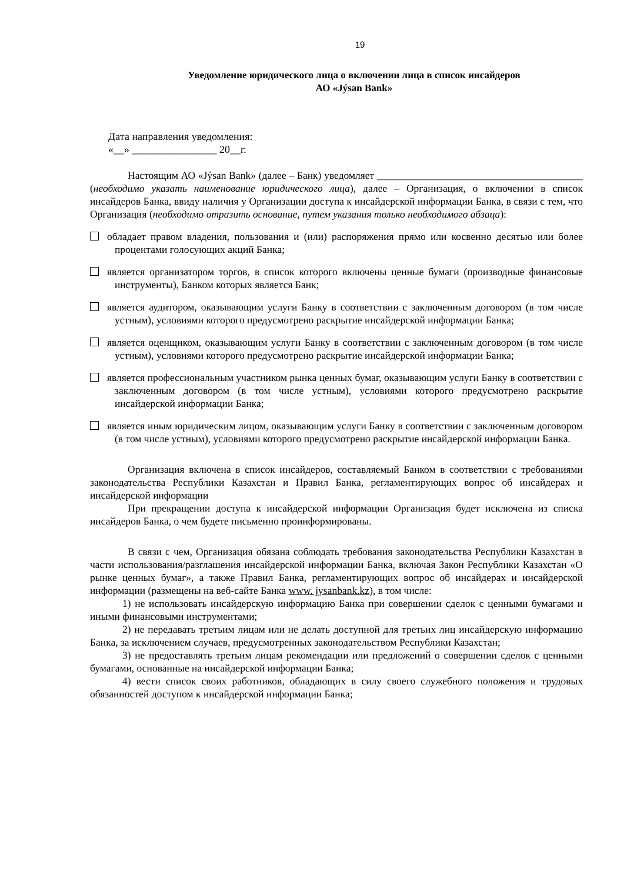19
Уведомление юридического лица о включении лица в список инсайдеров
АО «Jýsan Bank»
Дата направления уведомления:
«__» ________________ 20__г.
Настоящим АО «Jýsan Bank» (далее – Банк) уведомляет ________________________________________ (необходимо указать наименование юридического лица), далее – Организация, о включении в список инсайдеров Банка, ввиду наличия у Организации доступа к инсайдерской информации Банка, в связи с тем, что Организация (необходимо отразить основание, путем указания только необходимого абзаца):
обладает правом владения, пользования и (или) распоряжения прямо или косвенно десятью или более процентами голосующих акций Банка;
является организатором торгов, в список которого включены ценные бумаги (производные финансовые инструменты), Банком которых является Банк;
является аудитором, оказывающим услуги Банку в соответствии с заключенным договором (в том числе устным), условиями которого предусмотрено раскрытие инсайдерской информации Банка;
является оценщиком, оказывающим услуги Банку в соответствии с заключенным договором (в том числе устным), условиями которого предусмотрено раскрытие инсайдерской информации Банка;
является профессиональным участником рынка ценных бумаг, оказывающим услуги Банку в соответствии с заключенным договором (в том числе устным), условиями которого предусмотрено раскрытие инсайдерской информации Банка;
является иным юридическим лицом, оказывающим услуги Банку в соответствии с заключенным договором (в том числе устным), условиями которого предусмотрено раскрытие инсайдерской информации Банка.
Организация включена в список инсайдеров, составляемый Банком в соответствии с требованиями законодательства Республики Казахстан и Правил Банка, регламентирующих вопрос об инсайдерах и инсайдерской информации
При прекращении доступа к инсайдерской информации Организация будет исключена из списка инсайдеров Банка, о чем будете письменно проинформированы.
В связи с чем, Организация обязана соблюдать требования законодательства Республики Казахстан в части использования/разглашения инсайдерской информации Банка, включая Закон Республики Казахстан «О рынке ценных бумаг», а также Правил Банка, регламентирующих вопрос об инсайдерах и инсайдерской информации (размещены на веб-сайте Банка www. jysanbank.kz), в том числе:
1) не использовать инсайдерскую информацию Банка при совершении сделок с ценными бумагами и иными финансовыми инструментами;
2) не передавать третьим лицам или не делать доступной для третьих лиц инсайдерскую информацию Банка, за исключением случаев, предусмотренных законодательством Республики Казахстан;
3) не предоставлять третьим лицам рекомендации или предложений о совершении сделок с ценными бумагами, основанные на инсайдерской информации Банка;
4) вести список своих работников, обладающих в силу своего служебного положения и трудовых обязанностей доступом к инсайдерской информации Банка;